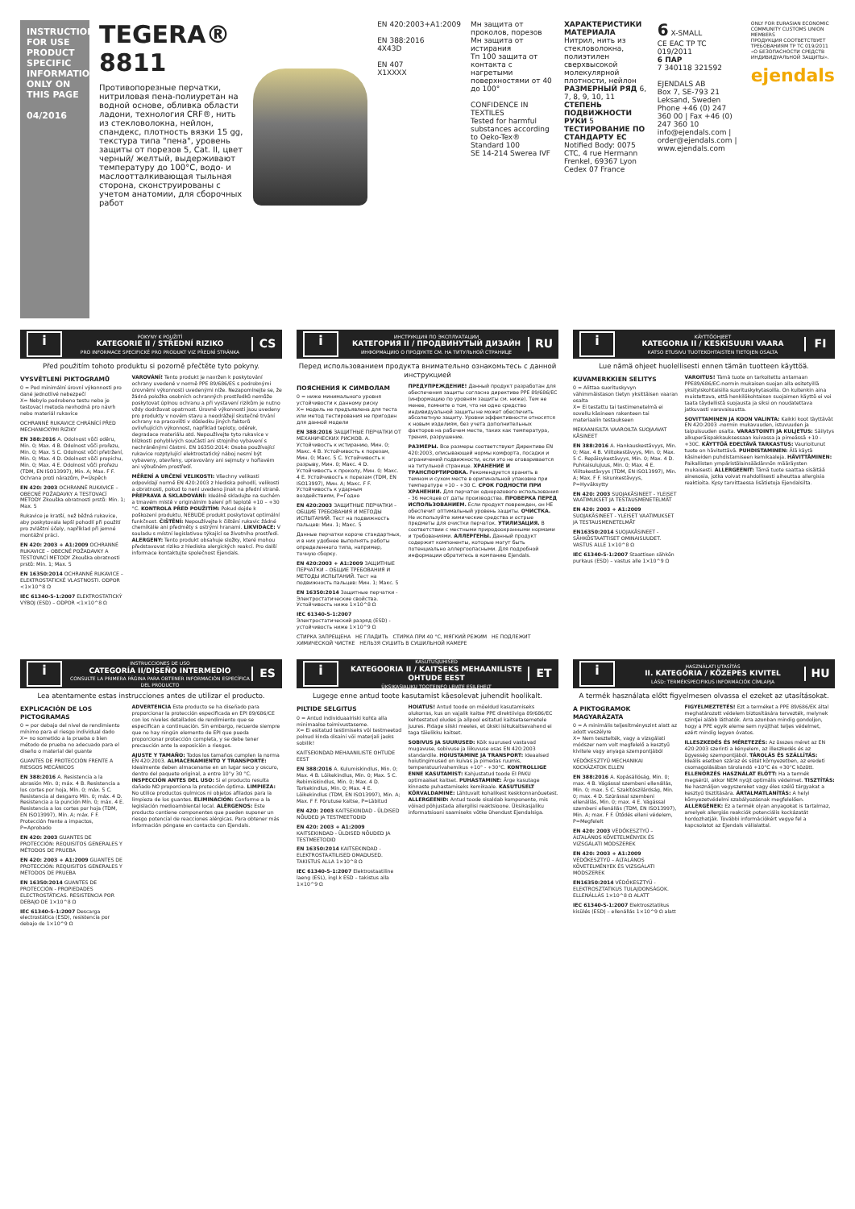INSTRUCTIONS FOR USE
PRODUCT SPECIFIC INFORMATION ONLY ON THIS PAGE
04/2016
TEGERA® 8811
Противопорезные перчатки, нитриловая пена-полиуретан на водной основе, обливка области ладони, технология CRF®, нить из стекловолокна, нейлон, спандекс, плотность вязки 15 gg, текстура типа "пена", уровень защиты от порезов 5, Cat. II, цвет черный/ желтый, выдерживают температуру до 100°C, водо- и маслоотталкивающая тыльная сторона, сконструированы с учетом анатомии, для сборочных работ
EN 420:2003+A1:2009
EN 388:2016
4X43D
EN 407
X1XXXX
Mн защита от проколов, порезов Mн защита от истирания
Tп 100 защита от контакта с нагретыми поверхностями от 40 до 100°
CONFIDENCE IN TEXTILES
Tested for harmful substances according to Oeko-Tex® Standard 100
SE 14-214 Swerea IVF
ХАРАКТЕРИСТИКИ МАТЕРИАЛА Нитрил, нить из стекловолокна, полиэтилен сверхвысокой молекулярной плотности, нейлон
РАЗМЕРНЫЙ РЯД 6, 7, 8, 9, 10, 11
СТЕПЕНЬ ПОДВИЖНОСТИ РУКИ 5
ТЕСТИРОВАНИЕ ПО СТАНДАРТУ ЕС Notified Body: 0075 CTC, 4 rue Hermann Frenkel, 69367 Lyon Cedex 07 France
6 X-SMALL
CE EAC TP TC 019/2011
6 ПАР
7 340118 321592
EJENDALS AB
Box 7, SE-793 21 Leksand, Sweden
Phone +46 (0) 247 360 00 | Fax +46 (0) 247 360 10
info@ejendals.com | order@ejendals.com | www.ejendals.com
ONLY FOR EURASIAN ECONOMIC COMMUNITY CUSTOMS UNION MEMBERS
ПРОДУКЦИЯ СООТВЕТСТВУЕТ ТРЕБОВАНИЯМ ТР ТС 019/2011 «О БЕЗОПАСНОСТИ СРЕДСТВ ИНДИВИДУАЛЬНОЙ ЗАЩИТЫ».
ejendals
i
POKYNY K POUŽITÍ
KATEGORIE II / STŘEDNÍ RIZIKO
PRO INFORMACE SPECIFICKÉ PRO PRODUKT VIZ PŘEDNÍ STRÁNKA
CS
Před použitím tohoto produktu si pozorně přečtěte tyto pokyny.
VYSVĚTLENÍ PIKTOGRAMŮ
0 = Pod minimální úrovní výkonnosti pro dané jednotlivé nebezpečí
X= Nebylo podrobeno testu nebo je testovací metoda nevhodná pro návrh nebo materiál rukavice
OCHRANNÉ RUKAVICE CHRÁNÍCÍ PŘED MECHANICKÝMI RIZIKY
EN 388:2016 A. Odolnost vůči oděru, Min. 0; Max. 4 B. Odolnost vůči prořezu, Min. 0; Max. 5 C. Odolnost vůči přetržení, Min. 0; Max. 4 D. Odolnost vůči propichu, Min. 0; Max. 4 E. Odolnost vůči prořezu (TDM, EN ISO13997), Min. A; Max. F F. Ochrana proti nárazům, P=Úspěch
EN 420: 2003 OCHRANNÉ RUKAVICE – OBECNÉ POŽADAVKY A TESTOVACÍ METODY Zkouška obratnosti prstů: Min. 1; Max. 5
Rukavice je kratší, než běžná rukavice, aby poskytovala lepší pohodlí při použití pro zvláštní účely, například při jemné montážní práci.
EN 420: 2003 + A1:2009 OCHRANNÉ RUKAVICE – OBECNÉ POŽADAVKY A TESTOVACÍ METODY Zkouška obratnosti prstů: Min. 1; Max. 5
EN 16350:2014 OCHRANNÉ RUKAVICE – ELEKTROSTATICKÉ VLASTNOSTI. ODPOR <1×10^8 Ω
IEC 61340-5-1:2007 ELEKTROSTATICKÝ VÝBOJ (ESD) – ODPOR <1×10^8 Ω
VAROVÁNÍ! Tento produkt je navržen k poskytování ochrany uvedené v normě PPE 89/686/ES s podrobnými úrovněmi výkonnosti uvedenými níže. Nezapomínejte se, že žádná položka osobních ochranných prostředků nemůže poskytovat úplnou ochranu a při vystavení rizikům je nutno vždy dodržovat opatrnost. Úrovně výkonnosti jsou uvedeny pro produkty v novém stavu a neodrážejí skutečné trvání ochrany na pracovišti v důsledku jiných faktorů ovlivňujících výkonnost, například teploty, oděrek, degradace materiálu atd. Nepoužívejte tyto rukavice v blízkosti pohyblivých součástí ani strojního vybavení s nechráněnými částmi. EN 16350:2014: Osoba používající rukavice rozptylující elektrostatický náboj nesmí být vybaveny, otevřeny, upravovány ani sejmuty v hořlavém ani výbušném prostředí.
MĚŘENÍ A URČENÍ VELIKOSTI: Všechny velikosti odpovídají normě EN 420:2003 z hlediska pohodlí, velikosti a obratnosti, pokud to není uvedeno jinak na přední straně. PŘEPRAVA A SKLADOVÁNÍ: Ideálně skladujte na suchém a tmavém místě v originálním balení při teplotě +10 – +30 °C. KONTROLA PŘED POUŽITÍM: Pokud dojde k poškození produktu, NEBUDE produkt poskytovat optimální funkčnost. ČIŠTĚNÍ: Nepoužívejte k čištění rukavic žádné chemikálie ani předměty s ostrými hranami. LIKVIDACE: V souladu s místní legislativou týkající se životního prostředí. ALERGENY: Tento produkt obsahuje složky, které mohou představovat riziko z hlediska alergických reakcí. Pro další informace kontaktujte společnost Ejendals.
i
ИНСТРУКЦИЯ ПО ЭКСПЛУАТАЦИИ
КАТЕГОРИЯ II / ПРОДВИНУТЫЙ ДИЗАЙН
ИНФОРМАЦИЮ О ПРОДУКТЕ СМ. НА ТИТУЛЬНОЙ СТРАНИЦЕ
RU
Перед использованием продукта внимательно ознакомьтесь с данной инструкцией
ПОЯСНЕНИЯ К СИМВОЛАМ
0 = ниже минимального уровня устойчивости к данному риску
X= модель не предъявлена для теста или метод тестирования не пригоден для данной модели
EN 388:2016 ЗАЩИТНЫЕ ПЕРЧАТКИ ОТ МЕХАНИЧЕСКИХ РИСКОВ. A. Устойчивость к истиранию, Мин. 0; Макс. 4 B. Устойчивость к порезам, Мин. 0; Макс. 5 C. Устойчивость к разрыву, Мин. 0; Макс. 4 D. Устойчивость к проколу, Мин. 0; Макс. 4 E. Устойчивость к порезам (TDM, EN ISO13997), Мин. A; Макс. F F. Устойчивость к ударным воздействиям, P=Годно
EN 420:2003 ЗАЩИТНЫЕ ПЕРЧАТКИ – ОБЩИЕ ТРЕБОВАНИЯ И МЕТОДЫ ИСПЫТАНИЙ. Тест на подвижность пальцев: Мин. 1; Макс. 5
Данные перчатки короче стандартных, и в них удобнее выполнять работы определенного типа, например, точную сборку.
EN 420:2003 + A1:2009 ЗАЩИТНЫЕ ПЕРЧАТКИ – ОБЩИЕ ТРЕБОВАНИЯ И МЕТОДЫ ИСПЫТАНИЙ. Тест на подвижность пальцев: Мин. 1; Макс. 5
EN 16350:2014 Защитные перчатки - Электростатические свойства. Устойчивость ниже 1×10^8 Ω
IEC 61340-5-1:2007 Электростатический разряд (ESD) - устойчивость ниже 1×10^9 Ω
ПРЕДУПРЕЖДЕНИЕ! Данный продукт разработан для обеспечения защиты согласно директиве PPE 89/686/EC (информацию по уровням защиты см. ниже). Тем не менее, помните о том, что ни одно средство индивидуальной защиты не может обеспечить абсолютную защиту. Уровни эффективности относятся к новым изделиям, без учета дополнительных факторов на рабочем месте, таких как температура, трения, разрушение.
РАЗМЕРЫ. Все размеры соответствуют Директиве EN 420:2003, описывающей нормы комфорта, посадки и ограничений подвижности, если это не оговаривается на титульной странице. ХРАНЕНИЕ И ТРАНСПОРТИРОВКА. Рекомендуется хранить в темном и сухом месте в оригинальной упаковке при температуре +10 - +30 C. СРОК ГОДНОСТИ ПРИ ХРАНЕНИИ. Для перчаток однорazoвого использования - 36 месяцев от даты производства. ПРОВЕРКА ПЕРЕД ИСПОЛЬЗОВАНИЕМ. Если продукт поврежден, он НЕ обеспечит оптимальный уровень защиты. ОЧИСТКА. Не используйте химические средства и острые предметы для очистки перчаток. УТИЛИЗАЦИЯ. В соответствии с местными природоохранными нормами и требованиями. АЛЛЕРГЕНЫ. Данный продукт содержит компоненты, которые могут быть потенциально аллергоопасными. Для подробной информации обратитесь в компанию Ejendals.
СТИРКА ЗАПРЕЩЕНА НЕ ГЛАДИТЬ СТИРКА ПРИ 40 °C, МЯГКИЙ РЕЖИМ НЕ ПОДЛЕЖИТ ХИМИЧЕСКОЙ ЧИСТКЕ НЕЛЬЗЯ СУШИТЬ В СУШИЛЬНОЙ КАМЕРЕ
i
KÄYTTÖOHJEET
KATEGORIA II / KESKISUURI VAARA
KATSO ETUSIVU TUOTEKOHTAISTEN TIETOJEN OSALTA
FI
Lue nämä ohjeet huolellisesti ennen tämän tuotteen käyttöä.
KUVAMERKKIEN SELITYS
0 = Alittaa suorituskyvyn vähimmäistason tietyn yksittäisen vaaran osalta
X= Ei testattu tai testimenetelmä ei sovellu käsineen rakenteen tai materiaalin testaukseen
MEKAANISILTA VAAROILTA SUOJAAVAT KÄSINEET
EN 388:2016 A. Hankauskestävyys, Min. 0; Max. 4 B. Viiltokestävyys, Min. 0; Max. 5 C. Repäisykestävyys, Min. 0; Max. 4 D. Puhkaisulujuus, Min. 0; Max. 4 E. Viiltokestävyys (TDM, EN ISO13997), Min. A; Max. F F. Iskunkestävyys, P=Hyväksytty
EN 420: 2003 SUOJAKÄSINEET - YLEISET VAATIMUKSET JA TESTAUSMENETELMÄT
EN 420: 2003 + A1:2009 SUOJAKÄSINEET - YLEISET VAATIMUKSET JA TESTAUSMENETELMÄT
EN16350:2014 SUOJAKÄSINEET - SÄHKÖSTAATTISET OMINAISUUDET. VASTUS ALLE 1×10^8 Ω
IEC 61340-5-1:2007 Staattisen sähkön purkaus (ESD) – vastus alle 1×10^9 Ω
VAROITUS! Tämä tuote on tarkoitettu antamaan PPE89/686/EC-normin mukaisen suojan alla esitetyillä yksityiskohtaisilla suorituskykytasoilla. On kuitenkin aina muistettava, että henkilökohtaisen suojaimen käyttö ei voi taata täydellistä suojausta ja siksi on noudatettava jatkuvasti varovaisuutta.
SOVITTAMINEN JA KOON VALINTA: Kaikki koot täyttävät EN 420:2003 -normin mukavuuden, istuvuuden ja taipuisuuden osalta. VARASTOINTI JA KULJETUS: Säilytys alkuperäispakkauksessaan kuivassa ja pimeässä +10 - +30C. KÄYTTÖÄ EDELTÄVÄ TARKASTUS: Vaurioitunut tuote on hävitettävä. PUHDISTAMINEN: Älä käytä käsineiden puhdistamiseen kemikaaleja. HÄVITTÄMINEN: Paikallisten ympäristölainsäädännön määräysten mukaisesti. ALLERGEENIT: Tämä tuote saattaa sisältää ainesosia, jotka voivat mahdollisesti aiheuttaa allergisia reaktioita. Kysy tarvittaessa lisätietoja Ejendalsilta.
i
INSTRUCCIONES DE USO
CATEGORÍA II/DISEÑO INTERMEDIO
CONSULTE LA PRIMERA PÁGINA PARA OBTENER INFORMACIÓN ESPECÍFICA DEL PRODUCTO
ES
Lea atentamente estas instrucciones antes de utilizar el producto.
EXPLICACIÓN DE LOS PICTOGRAMAS
0 = por debajo del nivel de rendimiento mínimo para el riesgo individual dado
X= no sometido a la prueba o bien método de prueba no adecuado para el diseño o material del guante
GUANTES DE PROTECCIÓN FRENTE A RIESGOS MECÁNICOS
EN 388:2016 A. Resistencia a la abrasión Mín. 0; máx. 4 B. Resistencia a los cortes por hoja, Mín. 0; máx. 5 C. Resistencia al desgarro Mín. 0; máx. 4 D. Resistencia a la punción Mín. 0; máx. 4 E. Resistencia a los cortes por hoja (TDM, EN ISO13997), Mín. A; máx. F F. Protección frente a impactos, P=Aprobado
EN 420: 2003 GUANTES DE PROTECCIÓN: REQUISITOS GENERALES Y MÉTODOS DE PRUEBA
EN 420: 2003 + A1:2009 GUANTES DE PROTECCIÓN: REQUISITOS GENERALES Y MÉTODOS DE PRUEBA
EN 16350:2014 GUANTES DE PROTECCIÓN - PROPIEDADES ELECTROSTÁTICAS. RESISTENCIA POR DEBAJO DE 1×10^8 Ω
IEC 61340-5-1:2007 Descarga electrostática (ESD), resistencia por debajo de 1×10^9 Ω
ADVERTENCIA Este producto se ha diseñado para proporcionar la protección especificada en EPI 89/686/CE con los niveles detallados de rendimiento que se especifican a continuación. Sin embargo, recuerde siempre que no hay ningún elemento de EPI que pueda proporcionar protección completa, y se debe tener precaución ante la exposición a riesgos.
AJUSTE Y TAMAÑO: Todos los tamaños cumplen la norma EN 420:2003. ALMACENAMIENTO Y TRANSPORTE: Idealmente deben almacenarse en un lugar seco y oscuro, dentro del paquete original, a entre 10°y 30 °C. INSPECCIÓN ANTES DEL USO: Si el producto resulta dañado NO proporciona la protección óptima. LIMPIEZA: No utilice productos químicos ni objetos afilados para la limpieza de los guantes. ELIMINACIÓN: Conforme a la legislación medioambiental local. ALÉRGENOS: Este producto contiene componentes que pueden suponer un riesgo potencial de reacciones alérgicas. Para obtener más información póngase en contacto con Ejendals.
i
KASUTUSJUHISED
KATEGOORIA II / KAITSEKS MEHAANILISTE OHTUDE EEST
ÜKSIKASJALIKU TOOTEINFO LEIATE ESILEHELT
ET
Lugege enne antud toote kasutamist käesolevat juhendit hoolikalt.
PILTIDE SELGITUS
0 = Antud individuaalriski kohta alla minimaalse toimivustaseme.
X= Ei esitatud testimiseks või testmeetod polnud kinda disaini või materjali jaoks sobilik!
KAITSEKINDAD MEHAANILISTE OHTUDE EEST
EN 388:2016 A. Kulumiskindlus, Min. 0; Max. 4 B. Lõikekindlus, Min. 0; Max. 5 C. Rebimiskindlus, Min. 0; Max. 4 D. Torkekindlus, Min. 0; Max. 4 E. Lõikekindlus (TDM, EN ISO13997), Min. A; Max. F F. Põrutuse kaitse, P=Läbitud
EN 420: 2003 KAITSEKINDAD - ÜLDISED NÕUDED JA TESTMEETODID
EN 420: 2003 + A1:2009 KAITSEKINDAD - ÜLDISED NÕUDED JA TESTMEETODID
EN 16350:2014 KAITSEKINDAD - ELEKTROSTAATILISED OMADUSED. TAKISTUS ALLA 1×10^8 Ω
IEC 61340-5-1:2007 Elektrostaatiline laeng (ESL), ingl.k ESD – takistus alla 1×10^9 Ω
HOIATUS! Antud toode on mõeldud kasutamiseks olukorras, kus on vajalik kaitse PPE direktiiviga 89/686/EC kehtestatud oludes ja allpool esitatud kaitsetasemetele juures. Pidage siiski meeles, et ükski isikukaitsevahend ei taga täielikku kaitset.
SOBIVUS JA SUURUSED: Kõik suurused vastavad mugavuse, sobivuse ja liikuvuse osas EN 420:2003 standardile. HOIUSTAMINE JA TRANSPORT: Ideaalsed hoiutingimused on kuivas ja pimedas ruumis, temperatuurivahemikus +10° - +30°C. KONTROLLIGE ENNE KASUTAMIST: Kahjustatud toode EI PAKU optimaalset kaitset. PUHASTAMINE: Ärge kasutage kinnaste puhastamiseks kemikaale. KASUTUSELT KÕRVALDAMINE: Lähtuvalt kohalikest keskkonnanõuetest. ALLERGEENID: Antud toode sisaldab komponente, mis võivad põhjustada allergilisi reaktsioone. Üksikasjaliku informatsiooni saamiseks võtke ühendust Ejendalsiga.
i
HASZNÁLATI UTASÍTÁS
II. KATEGÓRIA / KÖZEPES KIVITEL
LÁSD: TERMÉKSPECIFIKUS INFORMÁCIÓK CÍMLAPJA
HU
A termék használata előtt figyelmesen olvassa el ezeket az utasításokat.
A PIKTOGRAMOK MAGYARÁZATA
0 = A minimális teljesítményszint alatt az adott veszélyre
X= Nem tesztelték, vagy a vizsgálati módszer nem volt megfelelő a kesztyű kivitele vagy anyaga szempontjából
VÉDŐKESZTYŰ MECHANIKAI KOCKÁZATOK ELLEN
EN 388:2016 A. Kopásállóság, Min. 0; max. 4 B. Vágással szembeni ellenállás, Min. 0; max. 5 C. Szakítószilárdság, Min. 0; max. 4 D. Szúrással szembeni ellenállás, Min. 0; max. 4 E. Vágással szembeni ellenállás (TDM, EN ISO13997), Min. A; max. F F. Ütődés elleni védelem, P=Megfelelt
EN 420: 2003 VÉDŐKESZTYŰ – ÁLTALÁNOS KÖVETELMÉNYEK ÉS VIZSGÁLATI MÓDSZEREK
EN 420: 2003 + A1:2009 VÉDŐKESZTYŰ – ÁLTALÁNOS KÖVETELMÉNYEK ÉS VIZSGÁLATI MÓDSZEREK
EN16350:2014 VÉDŐKESZTYŰ - ELEKTROSZTATIKUS TULAJDONSÁGOK. ELLENÁLLÁS 1×10^8 Ω ALATT
IEC 61340-5-1:2007 Elektrosztatikus kisülés (ESD) – ellenállás 1×10^9 Ω alatt
FIGYELMEZTETÉS! Ezt a terméket a PPE 89/686/EK által meghatározott védelem biztosítására tervezték, melynek szintjei alább láthatók. Arra azonban mindig gondoljon, hogy a PPE egyik eleme sem nyújthat teljes védelmet, ezért mindig legyen óvatos.
ILLESZKEDÉS ÉS MÉRETEZÉS: Az összes méret az EN 420:2003 szerinti a kényelem, az illeszkedés és az ügyesség szempontjából. TÁROLÁS ÉS SZÁLLÍTÁS: Ideális esetben száraz és sötét környezetben, az eredeti csomagolásában tárolandó +10°C és +30°C között. ELLENŐRZÉS HASZNÁLAT ELŐTT: Ha a termék megsérül, akkor NEM nyújt optimális védelmet. TISZTÍTÁS: Ne használjon vegyszereket vagy éles szélű tárgyakat a kesztyű tisztítására. ÁRTALMATLANÍTÁS: A helyi környezetvédelmi szabályozásnak megfelelően. ALLERGÉNEK: Ez a termék olyan anyagokat is tartalmaz, amelyek allergiás reakciók potenciális kockázatát hordozhatják. További információkért vegye fel a kapcsolatot az Ejendals vállalattal.